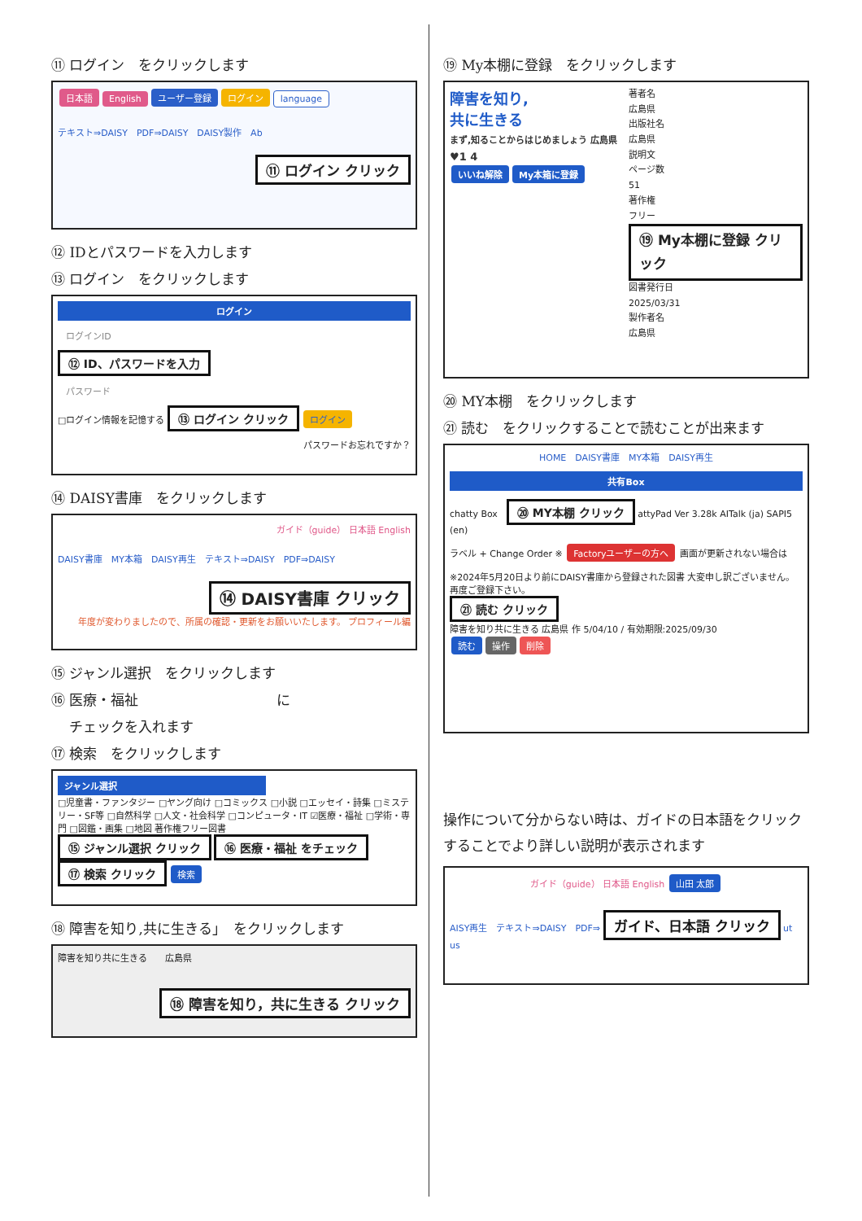⑪ ログイン　をクリックします
日本語 English ユーザー登録 ログイン language
テキスト⇒DAISY　PDF⇒DAISY　DAISY製作　Ab
⑪ ログイン クリック
⑫ IDとパスワードを入力します
⑬ ログイン　をクリックします
ログイン
ログインID
⑫ ID、パスワードを入力
パスワード
□ログイン情報を記憶する ⑬ ログイン クリック ログイン
パスワードお忘れですか？
⑭ DAISY書庫　をクリックします
ガイド（guide） 日本語 English
DAISY書庫　MY本箱　DAISY再生　テキスト⇒DAISY　PDF⇒DAISY
⑭ DAISY書庫 クリック
年度が変わりましたので、所属の確認・更新をお願いいたします。 プロフィール編
⑮ ジャンル選択　をクリックします
⑯ 医療・福祉　　　　　　　　　　に
　 チェックを入れます
⑰ 検索　をクリックします
ジャンル選択
□児童書・ファンタジー □ヤング向け □コミックス □小説 □エッセイ・詩集 □ミステリー・SF等 □自然科学 □人文・社会科学 □コンピュータ・IT ☑医療・福祉 □学術・専門 □図鑑・画集 □地図 著作権フリー図書
⑮ ジャンル選択 クリック ⑯ 医療・福祉 をチェック ⑰ 検索 クリック 検索
⑱ 障害を知り,共に生きる」　をクリックします
障害を知り共に生きる　　広島県
⑱ 障害を知り，共に生きる クリック
⑲ My本棚に登録　をクリックします
障害を知り,
共に生きる
まず,知ることからはじめましょう 広島県
♥1 4
いいね解除 My本箱に登録
著者名
広島県
出版社名
広島県
説明文
ページ数
51
著作権
フリー
⑲ My本棚に登録 クリック
図書発行日
2025/03/31
製作者名
広島県
⑳ MY本棚　をクリックします
㉑ 読む　をクリックすることで読むことが出来ます
HOME　DAISY書庫　MY本箱　DAISY再生
共有Box
chatty Box　⑳ MY本棚 クリック attyPad Ver 3.28k AITalk (ja) SAPI5 (en)
ラベル + Change Order ※ Factoryユーザーの方へ 画面が更新されない場合は
※2024年5月20日より前にDAISY書庫から登録された図書 大変申し訳ございません。再度ご登録下さい。
㉑ 読む クリック
障害を知り共に生きる 広島県 作 5/04/10 / 有効期限:2025/09/30
読む 操作 削除
操作について分からない時は、ガイドの日本語をクリックすることでより詳しい説明が表示されます
ガイド（guide） 日本語 English 山田 太郎
AISY再生　テキスト⇒DAISY　PDF⇒ ガイド、日本語 クリック ut us